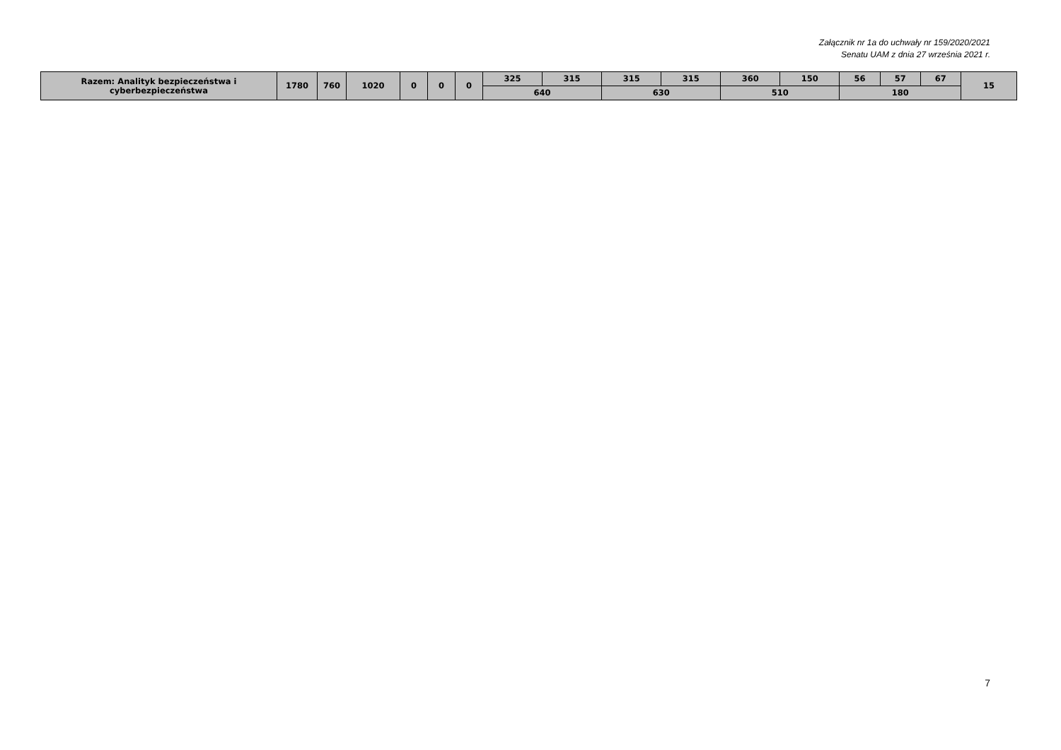Załącznik nr 1a do uchwały nr 159/2020/2021
Senatu UAM z dnia 27 września 2021 r.
| Razem: Analityk bezpieczeństwa i cyberbezpieczeństwa | 1780 | 760 | 1020 | 0 | 0 | 0 | 325 | 315 | 315 | 315 | 360 | 150 | 56 | 57 | 67 | 15 |
| | | | | | | | 640 | | 630 | | 510 | | 180 | | | |
7